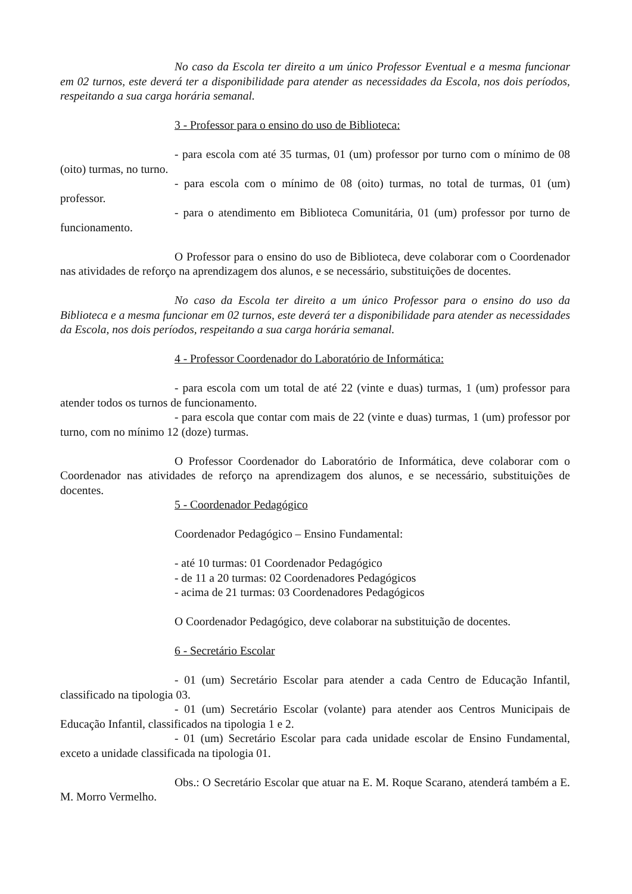No caso da Escola ter direito a um único Professor Eventual e a mesma funcionar em 02 turnos, este deverá ter a disponibilidade para atender as necessidades da Escola, nos dois períodos, respeitando a sua carga horária semanal.
3 - Professor para o ensino do uso de Biblioteca:
- para escola com até 35 turmas, 01 (um) professor por turno com o mínimo de 08 (oito) turmas, no turno.
- para escola com o mínimo de 08 (oito) turmas, no total de turmas, 01 (um) professor.
- para o atendimento em Biblioteca Comunitária, 01 (um) professor por turno de funcionamento.
O Professor para o ensino do uso de Biblioteca, deve colaborar com o Coordenador nas atividades de reforço na aprendizagem dos alunos, e se necessário, substituições de docentes.
No caso da Escola ter direito a um único Professor para o ensino do uso da Biblioteca e a mesma funcionar em 02 turnos, este deverá ter a disponibilidade para atender as necessidades da Escola, nos dois períodos, respeitando a sua carga horária semanal.
4 - Professor Coordenador do Laboratório de Informática:
- para escola com um total de até 22 (vinte e duas) turmas, 1 (um) professor para atender todos os turnos de funcionamento.
- para escola que contar com mais de 22 (vinte e duas) turmas, 1 (um) professor por turno, com no mínimo 12 (doze) turmas.
O Professor Coordenador do Laboratório de Informática, deve colaborar com o Coordenador nas atividades de reforço na aprendizagem dos alunos, e se necessário, substituições de docentes.
5 - Coordenador Pedagógico
Coordenador Pedagógico – Ensino Fundamental:
- até 10 turmas: 01 Coordenador Pedagógico
- de 11 a 20 turmas: 02 Coordenadores Pedagógicos
- acima de 21 turmas: 03 Coordenadores Pedagógicos
O Coordenador Pedagógico, deve colaborar na substituição de docentes.
6 - Secretário Escolar
- 01 (um) Secretário Escolar para atender a cada Centro de Educação Infantil, classificado na tipologia 03.
- 01 (um) Secretário Escolar (volante) para atender aos Centros Municipais de Educação Infantil, classificados na tipologia 1 e 2.
- 01 (um) Secretário Escolar para cada unidade escolar de Ensino Fundamental, exceto a unidade classificada na tipologia 01.
Obs.: O Secretário Escolar que atuar na E. M. Roque Scarano, atenderá também a E. M. Morro Vermelho.